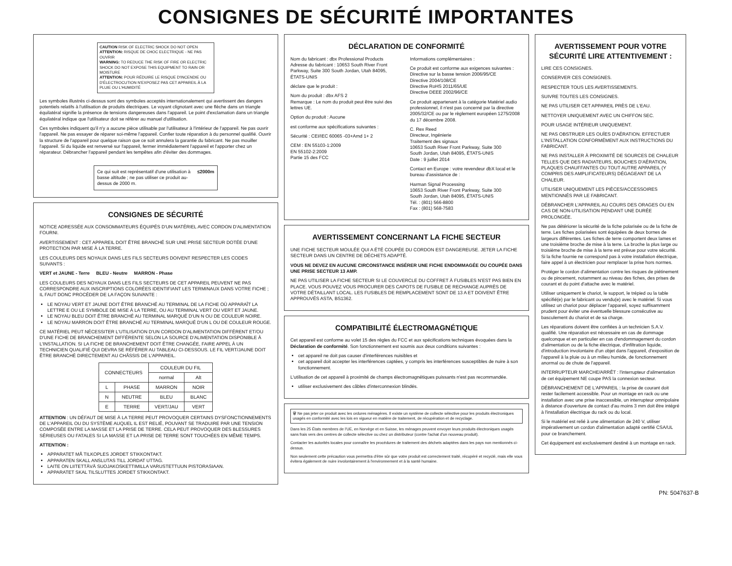CONSIGNES DE SÉCURITÉ IMPORTANTES
CAUTION RISK OF ELECTRIC SHOCK DO NOT OPEN
ATTENTION: RISQUE DE CHOC ELECTRIQUE - NE PAS OUVRIR
WARNING: TO REDUCE THE RISK OF FIRE OR ELECTRIC SHOCK DO NOT EXPOSE THIS EQUIPMENT TO RAIN OR MOISTURE
ATTENTION: POUR RÉDUIRE LE RISQUE D'INCENDIE OU D'ÉLECTROCUTION N'EXPOSEZ PAS CET APPAREIL À LA PLUIE OU L'HUMIDITÉ
Les symboles illustrés ci-dessus sont des symboles acceptés internationalement qui avertissent des dangers potentiels relatifs à l'utilisation de produits électriques. Le voyant clignotant avec une flèche dans un triangle équilatéral signifie la présence de tensions dangereuses dans l'appareil. Le point d'exclamation dans un triangle équilatéral indique que l'utilisateur doit se référer au manuel d'utilisation.
Ces symboles indiquent qu'il n'y a aucune pièce utilisable par l'utilisateur à l'intérieur de l'appareil. Ne pas ouvrir l'appareil. Ne pas essayer de réparer soi-même l'appareil. Confier toute réparation à du personnel qualifié. Ouvrir la structure de l'appareil pour quelque raison que ce soit annulera la garantie du fabricant. Ne pas mouiller l'appareil. Si du liquide est renversé sur l'appareil, fermer immédiatement l'appareil et l'apporter chez un réparateur. Débrancher l'appareil pendant les tempêtes afin d'éviter des dommages.
Ce qui suit est représentatif d'une utilisation à basse altitude ; ne pas utiliser ce produit au-dessus de 2000 m. ≤2000m
CONSIGNES DE SÉCURITÉ
NOTICE ADRESSÉE AUX CONSOMMATEURS ÉQUIPÉS D'UN MATÉRIEL AVEC CORDON D'ALIMENTATION FOURNI.
AVERTISSEMENT : CET APPAREIL DOIT ÊTRE BRANCHÉ SUR UNE PRISE SECTEUR DOTÉE D'UNE PROTECTION PAR MISE À LA TERRE.
LES COULEURS DES NOYAUX DANS LES FILS SECTEURS DOIVENT RESPECTER LES CODES SUIVANTS :
VERT et JAUNE - Terre BLEU - Neutre MARRON - Phase
LES COULEURS DES NOYAUX DANS LES FILS SECTEURS DE CET APPAREIL PEUVENT NE PAS CORRESPONDRE AUX INSCRIPTIONS COLORÉES IDENTIFIANT LES TERMINAUX DANS VOTRE FICHE ; IL FAUT DONC PROCÉDER DE LA FAÇON SUIVANTE :
LE NOYAU VERT ET JAUNE DOIT ÊTRE BRANCHÉ AU TERMINAL DE LA FICHE OÙ APPARAÎT LA LETTRE E OU LE SYMBOLE DE MISE À LA TERRE, OU AU TERMINAL VERT OU VERT ET JAUNE.
LE NOYAU BLEU DOIT ÊTRE BRANCHÉ AU TERMINAL MARQUÉ D'UN N OU DE COULEUR NOIRE.
LE NOYAU MARRON DOIT ÊTRE BRANCHÉ AU TERMINAL MARQUÉ D'UN L OU DE COULEUR ROUGE.
CE MATÉRIEL PEUT NÉCESSITER L'UTILISATION D'UN CORDON D'ALIMENTATION DIFFÉRENT ET/OU D'UNE FICHE DE BRANCHEMENT DIFFÉRENTE SELON LA SOURCE D'ALIMENTATION DISPONIBLE À L'INSTALLATION. SI LA FICHE DE BRANCHEMENT DOIT ÊTRE CHANGÉE, FAIRE APPEL À UN TECHNICIEN QUALIFIÉ QUI DEVRA SE RÉFÉRER AU TABLEAU CI-DESSOUS. LE FIL VERT/JAUNE DOIT ÊTRE BRANCHÉ DIRECTEMENT AU CHÂSSIS DE L'APPAREIL.
| CONNECTEURS | | COULEUR DU FIL | |
| --- | --- | --- | --- |
| | | normal | Alt |
| L | PHASE | MARRON | NOIR |
| N | NEUTRE | BLEU | BLANC |
| E | TERRE | VERT/JAU | VERT |
ATTENTION : UN DÉFAUT DE MISE À LA TERRE PEUT PROVOQUER CERTAINS DYSFONCTIONNEMENTS DE L'APPAREIL OU DU SYSTÈME AUQUEL IL EST RELIÉ, POUVANT SE TRADUIRE PAR UNE TENSION COMPOSÉE ENTRE LA MASSE ET LA PRISE DE TERRE. CELA PEUT PROVOQUER DES BLESSURES SÉRIEUSES OU FATALES SI LA MASSE ET LA PRISE DE TERRE SONT TOUCHÉES EN MÊME TEMPS.
ATTENTION :
APPARATET MÅ TILKOPLES JORDET STIKKONTAKT.
APPARATEN SKALL ANSLUTAS TILL JORDAT UTTAG.
LAITE ON LIITETTÄVÄ SUOJAKOSKETTIMILLA VARUSTETTUUN PISTORASIAAN.
APPARATET SKAL TILSLUTTES JORDET STIKKONTAKT.
DÉCLARATION DE CONFORMITÉ
Nom du fabricant : dbx Professional Products
Adresse du fabricant : 10653 South River Front Parkway, Suite 300 South Jordan, Utah 84095, ÉTATS-UNIS
déclare que le produit :
Nom du produit : dbx AFS 2
Remarque : Le nom du produit peut être suivi des lettres UE.
Option du produit : Aucune
est conforme aux spécifications suivantes :
Sécurité : CEI/IEC 60065 -03+Amd 1+ 2
CEM : EN 55103-1:2009
EN 55102-2:2009
Partie 15 des FCC
Informations complémentaires :
Ce produit est conforme aux exigences suivantes : Directive sur la basse tension 2006/95/CE
Directive 2004/108/CE
Directive RoHS 2011/65/UE
Directive DEEE 2002/96/CE
Ce produit appartenant à la catégorie Matériel audio professionnel, il n'est pas concerné par la directive 2005/32/CE ou par le règlement européen 1275/2008 du 17 décembre 2008.
C. Rex Reed
Directeur, Ingénierie
Traitement des signaux
10653 South River Front Parkway, Suite 300
South Jordan, Utah 84095, ÉTATS-UNIS
Date : 9 juillet 2014
Contact en Europe : votre revendeur dbX local et le bureau d'assistance de :
Harman Signal Processing
10653 South River Front Parkway, Suite 300
South Jordan, Utah 84095, ÉTATS-UNIS
Tél. : (801) 566-8800
Fax : (801) 568-7583
AVERTISSEMENT CONCERNANT LA FICHE SECTEUR
UNE FICHE SECTEUR MOULÉE QUI A ÉTÉ COUPÉE DU CORDON EST DANGEREUSE. JETER LA FICHE SECTEUR DANS UN CENTRE DE DÉCHETS ADAPTÉ.
VOUS NE DEVEZ EN AUCUNE CIRCONSTANCE INSÉRER UNE FICHE ENDOMMAGÉE OU COUPÉE DANS UNE PRISE SECTEUR 13 AMP.
NE PAS UTILISER LA FICHE SECTEUR SI LE COUVERCLE DU COFFRET À FUSIBLES N'EST PAS BIEN EN PLACE. VOUS POUVEZ VOUS PROCURER DES CAPOTS DE FUSIBLE DE RECHANGE AUPRÈS DE VOTRE DÉTAILLANT LOCAL. LES FUSIBLES DE REMPLACEMENT SONT DE 13 A ET DOIVENT ÊTRE APPROUVÉS ASTA, BS1362.
COMPATIBILITÉ ÉLECTROMAGNÉTIQUE
Cet appareil est conforme au volet 15 des règles du FCC et aux spécifications techniques évoquées dans la Déclaration de conformité. Son fonctionnement est soumis aux deux conditions suivantes :
cet appareil ne doit pas causer d'interférences nuisibles et
cet appareil doit accepter les interférences captées, y compris les interférences susceptibles de nuire à son fonctionnement.
L'utilisation de cet appareil à proximité de champs électromagnétiques puissants n'est pas recommandée.
utiliser exclusivement des câbles d'interconnexion blindés.
🗑 Ne pas jeter ce produit avec les ordures ménagères. Il existe un système de collecte sélective pour les produits électroniques usagés en conformité avec les lois en vigueur en matière de traitement, de récupération et de recyclage.
Dans les 25 États membres de l'UE, en Norvège et en Suisse, les ménages peuvent envoyer leurs produits électroniques usagés sans frais vers des centres de collecte sélective ou chez un distributeur (contre l'achat d'un nouveau produit).
Contacter les autorités locales pour connaître les procédures de traitement des déchets adaptées dans les pays non mentionnés ci-dessus.
Non seulement cette précaution vous permettra d'être sûr que votre produit est correctement traité, récupéré et recyclé, mais elle vous évitera également de nuire involontairement à l'environnement et à la santé humaine.
AVERTISSEMENT POUR VOTRE SÉCURITÉ LIRE ATTENTIVEMENT :
LIRE CES CONSIGNES.
CONSERVER CES CONSIGNES.
RESPECTER TOUS LES AVERTISSEMENTS.
SUIVRE TOUTES LES CONSIGNES.
NE PAS UTILISER CET APPAREIL PRÈS DE L'EAU.
NETTOYER UNIQUEMENT AVEC UN CHIFFON SEC.
POUR USAGE INTÉRIEUR UNIQUEMENT.
NE PAS OBSTRUER LES OUÏES D'AÉRATION. EFFECTUER L'INSTALLATION CONFORMÉMENT AUX INSTRUCTIONS DU FABRICANT.
NE PAS INSTALLER À PROXIMITÉ DE SOURCES DE CHALEUR TELLES QUE DES RADIATEURS, BOUCHES D'AÉRATION, PLAQUES CHAUFFANTES OU TOUT AUTRE APPAREIL (Y COMPRIS DES AMPLIFICATEURS) DÉGAGEANT DE LA CHALEUR.
UTILISER UNIQUEMENT LES PIÈCES/ACCESSOIRES MENTIONNÉS PAR LE FABRICANT.
DÉBRANCHER L'APPAREIL AU COURS DES ORAGES OU EN CAS DE NON-UTILISATION PENDANT UNE DURÉE PROLONGÉE.
Ne pas détériorer la sécurité de la fiche polarisée ou de la fiche de terre. Les fiches polarisées sont équipées de deux bornes de largeurs différentes. Les fiches de terre comportent deux lames et une troisième broche de mise à la terre. La broche la plus large ou troisième broche de mise à la terre est prévue pour votre sécurité. Si la fiche fournie ne correspond pas à votre installation électrique, faire appel à un électricien pour remplacer la prise hors normes.
Protéger le cordon d'alimentation contre les risques de piétinement ou de pincement, notamment au niveau des fiches, des prises de courant et du point d'attache avec le matériel.
Utiliser uniquement le chariot, le support, le trépied ou la table spécifié(e) par le fabricant ou vendu(e) avec le matériel. Si vous utilisez un chariot pour déplacer l'appareil, soyez suffisamment prudent pour éviter une éventuelle blessure consécutive au basculement du chariot et de sa charge.
Les réparations doivent être confiées à un technicien S.A.V. qualifié. Une réparation est nécessaire en cas de dommage quelconque et en particulier en cas d'endommagement du cordon d'alimentation ou de la fiche électrique, d'infiltration liquide, d'introduction involontaire d'un objet dans l'appareil, d'exposition de l'appareil à la pluie ou à un milieu humide, de fonctionnement anormal ou de chute de l'appareil.
INTERRUPTEUR MARCHE/ARRÊT : l'interrupteur d'alimentation de cet équipement NE coupe PAS la connexion secteur.
DÉBRANCHEMENT DE L'APPAREIL : la prise de courant doit rester facilement accessible. Pour un montage en rack ou une installation avec une prise inaccessible, un interrupteur omnipolaire à distance d'ouverture de contact d'au moins 3 mm doit être intégré à l'installation électrique du rack ou du local.
Si le matériel est relié à une alimentation de 240 V, utiliser impérativement un cordon d'alimentation adapté certifié CSA/UL pour ce branchement.
Cet équipement est exclusivement destiné à un montage en rack.
PN: 5047637-B